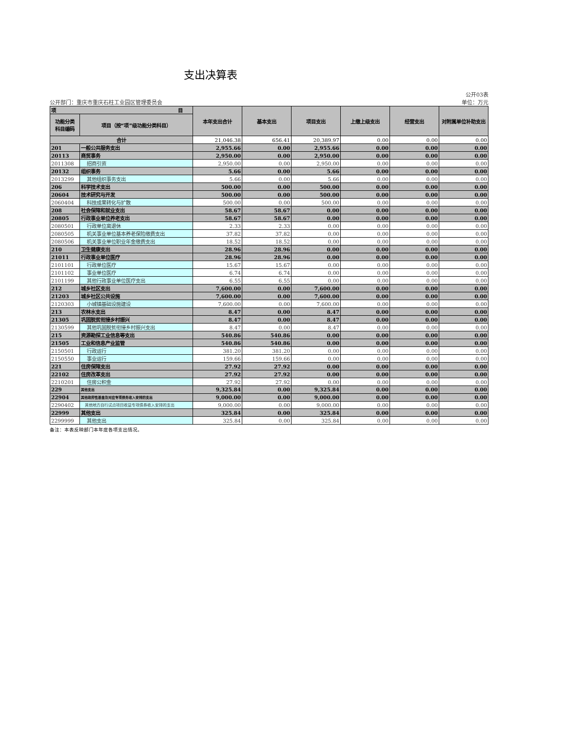支出决算表
公开03表
公开部门：重庆市重庆石柱工业园区管理委员会 单位：万元
| 项 目 | | 本年支出合计 | 基本支出 | 项目支出 | 上缴上级支出 | 经营支出 | 对附属单位补助支出 |
| --- | --- | --- | --- | --- | --- | --- | --- |
| 功能分类 科目编码 | 项目（按“项”级功能分类科目） | | | | | | |
| 合计 | | 21,046.38 | 656.41 | 20,389.97 | 0.00 | 0.00 | 0.00 |
| 201 | 一般公共服务支出 | 2,955.66 | 0.00 | 2,955.66 | 0.00 | 0.00 | 0.00 |
| 20113 | 商贸事务 | 2,950.00 | 0.00 | 2,950.00 | 0.00 | 0.00 | 0.00 |
| 2011308 | 招商引资 | 2,950.00 | 0.00 | 2,950.00 | 0.00 | 0.00 | 0.00 |
| 20132 | 组织事务 | 5.66 | 0.00 | 5.66 | 0.00 | 0.00 | 0.00 |
| 2013299 | 其他组织事务支出 | 5.66 | 0.00 | 5.66 | 0.00 | 0.00 | 0.00 |
| 206 | 科学技术支出 | 500.00 | 0.00 | 500.00 | 0.00 | 0.00 | 0.00 |
| 20604 | 技术研究与开发 | 500.00 | 0.00 | 500.00 | 0.00 | 0.00 | 0.00 |
| 2060404 | 科技成果转化与扩散 | 500.00 | 0.00 | 500.00 | 0.00 | 0.00 | 0.00 |
| 208 | 社会保障和就业支出 | 58.67 | 58.67 | 0.00 | 0.00 | 0.00 | 0.00 |
| 20805 | 行政事业单位养老支出 | 58.67 | 58.67 | 0.00 | 0.00 | 0.00 | 0.00 |
| 2080501 | 行政单位离退休 | 2.33 | 2.33 | 0.00 | 0.00 | 0.00 | 0.00 |
| 2080505 | 机关事业单位基本养老保险缴费支出 | 37.82 | 37.82 | 0.00 | 0.00 | 0.00 | 0.00 |
| 2080506 | 机关事业单位职业年金缴费支出 | 18.52 | 18.52 | 0.00 | 0.00 | 0.00 | 0.00 |
| 210 | 卫生健康支出 | 28.96 | 28.96 | 0.00 | 0.00 | 0.00 | 0.00 |
| 21011 | 行政事业单位医疗 | 28.96 | 28.96 | 0.00 | 0.00 | 0.00 | 0.00 |
| 2101101 | 行政单位医疗 | 15.67 | 15.67 | 0.00 | 0.00 | 0.00 | 0.00 |
| 2101102 | 事业单位医疗 | 6.74 | 6.74 | 0.00 | 0.00 | 0.00 | 0.00 |
| 2101199 | 其他行政事业单位医疗支出 | 6.55 | 6.55 | 0.00 | 0.00 | 0.00 | 0.00 |
| 212 | 城乡社区支出 | 7,600.00 | 0.00 | 7,600.00 | 0.00 | 0.00 | 0.00 |
| 21203 | 城乡社区公共设施 | 7,600.00 | 0.00 | 7,600.00 | 0.00 | 0.00 | 0.00 |
| 2120303 | 小城镇基础设施建设 | 7,600.00 | 0.00 | 7,600.00 | 0.00 | 0.00 | 0.00 |
| 213 | 农林水支出 | 8.47 | 0.00 | 8.47 | 0.00 | 0.00 | 0.00 |
| 21305 | 巩固脱贫衔接乡村振兴 | 8.47 | 0.00 | 8.47 | 0.00 | 0.00 | 0.00 |
| 2130599 | 其他巩固脱贫衔接乡村振兴支出 | 8.47 | 0.00 | 8.47 | 0.00 | 0.00 | 0.00 |
| 215 | 资源勘探工业信息等支出 | 540.86 | 540.86 | 0.00 | 0.00 | 0.00 | 0.00 |
| 21505 | 工业和信息产业监管 | 540.86 | 540.86 | 0.00 | 0.00 | 0.00 | 0.00 |
| 2150501 | 行政运行 | 381.20 | 381.20 | 0.00 | 0.00 | 0.00 | 0.00 |
| 2150550 | 事业运行 | 159.66 | 159.66 | 0.00 | 0.00 | 0.00 | 0.00 |
| 221 | 住房保障支出 | 27.92 | 27.92 | 0.00 | 0.00 | 0.00 | 0.00 |
| 22102 | 住房改革支出 | 27.92 | 27.92 | 0.00 | 0.00 | 0.00 | 0.00 |
| 2210201 | 住房公积金 | 27.92 | 27.92 | 0.00 | 0.00 | 0.00 | 0.00 |
| 229 | 其他支出 | 9,325.84 | 0.00 | 9,325.84 | 0.00 | 0.00 | 0.00 |
| 22904 | 其他政府性基金及对应专项债务收入安排的支出 | 9,000.00 | 0.00 | 9,000.00 | 0.00 | 0.00 | 0.00 |
| 2290402 | 其他地方自行试点项目收益专项债券收入安排的支出 | 9,000.00 | 0.00 | 9,000.00 | 0.00 | 0.00 | 0.00 |
| 22999 | 其他支出 | 325.84 | 0.00 | 325.84 | 0.00 | 0.00 | 0.00 |
| 2299999 | 其他支出 | 325.84 | 0.00 | 325.84 | 0.00 | 0.00 | 0.00 |
备注：本表反映部门本年度各项支出情况。